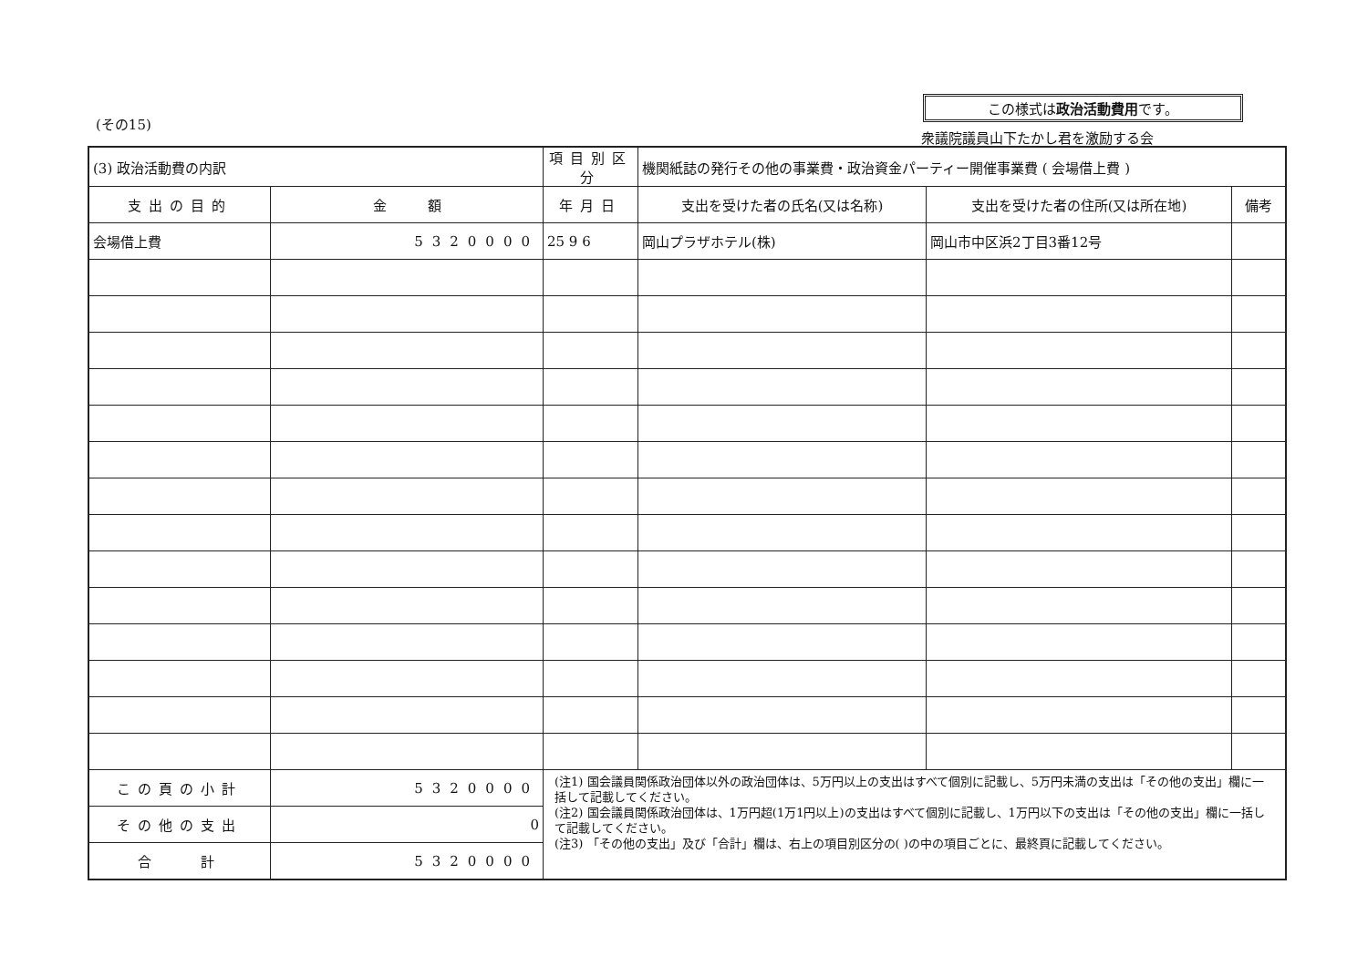(その15)
この様式は政治活動費用です。
衆議院議員山下たかし君を激励する会
| (3) 政治活動費の内訳 | | 項目別区分 | 機関紙誌の発行その他の事業費・政治資金パーティー開催事業費 ( 会場借上費 ) | | |
| 支出の目的 | 金 額 | 年月日 | 支出を受けた者の氏名(又は名称) | 支出を受けた者の住所(又は所在地) | 備考 |
| 会場借上費 | 5320000 | 25 9 6 | 岡山プラザホテル(株) | 岡山市中区浜2丁目3番12号 | |
| この頁の小計 | 5320000 | (注1) 国会議員関係政治団体以外の政治団体は、5万円以上の支出はすべて個別に記載し、5万円未満の支出は「その他の支出」欄に一括して記載してください。 (注2) 国会議員関係政治団体は、1万円超(1万1円以上)の支出はすべて個別に記載し、1万円以下の支出は「その他の支出」欄に一括して記載してください。 (注3) 「その他の支出」及び「合計」欄は、右上の項目別区分の( )の中の項目ごとに、最終頁に記載してください。 | | | |
| その他の支出 | 0 | | | | |
| 合 計 | 5320000 | | | | |